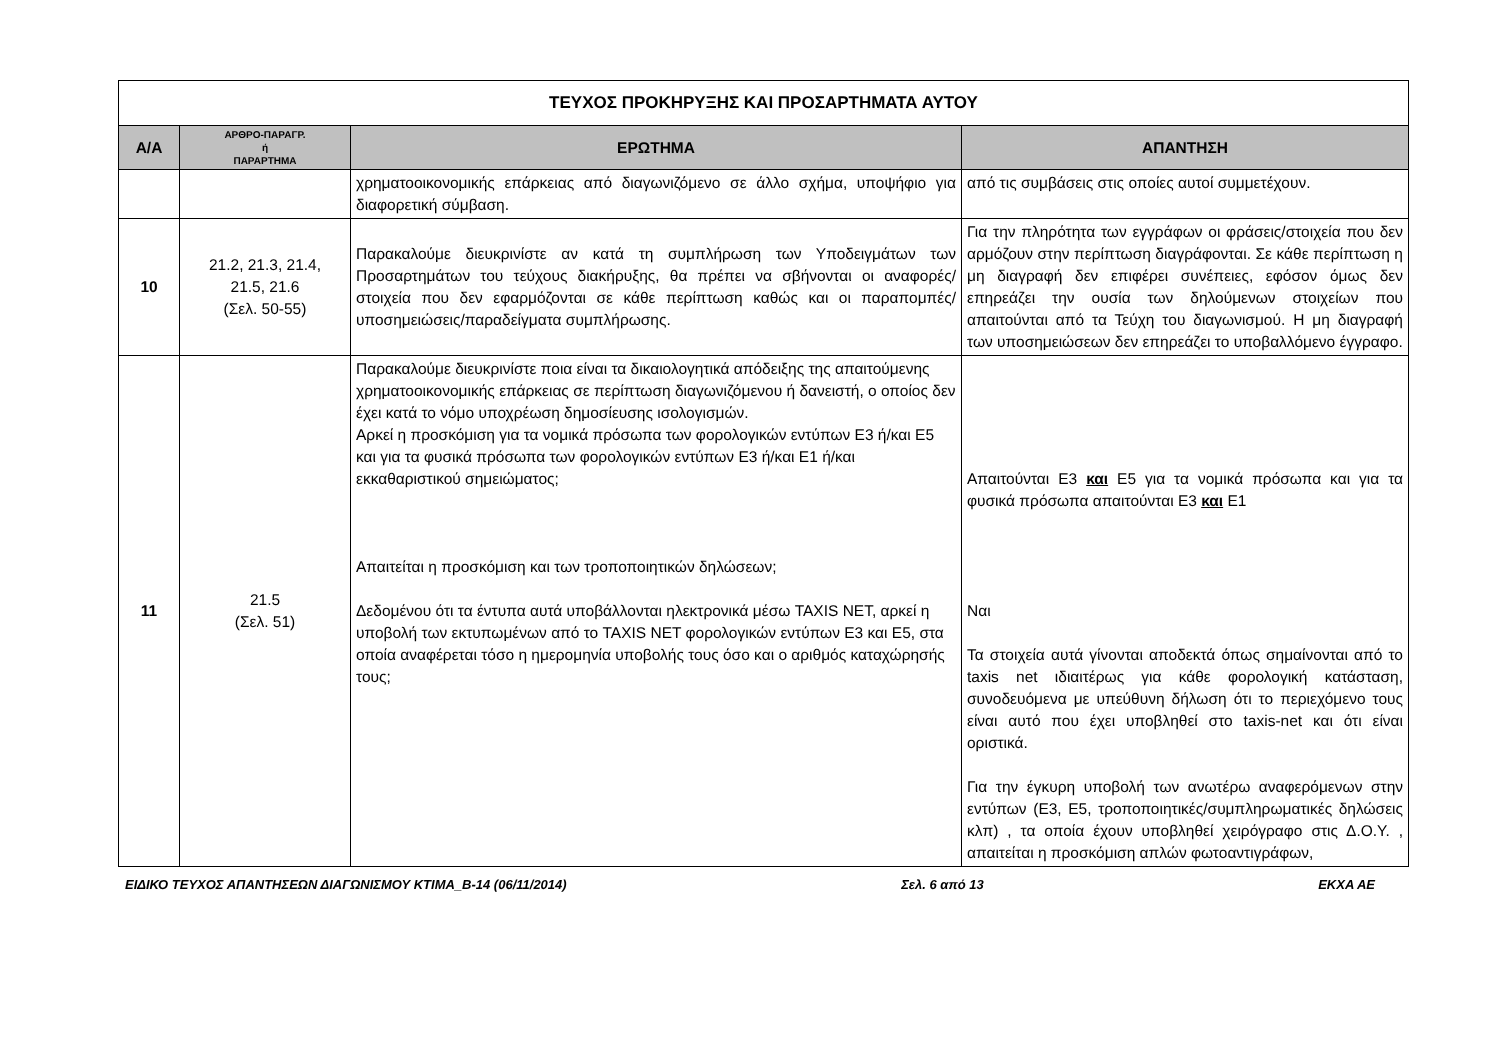| ΤΕΥΧΟΣ ΠΡΟΚΗΡΥΞΗΣ ΚΑΙ ΠΡΟΣΑΡΤΗΜΑΤΑ ΑΥΤΟΥ | | | |
| Α/Α | ΑΡΘΡΟ-ΠΑΡΑΓΡ. ή ΠΑΡΑΡΤΗΜΑ | ΕΡΩΤΗΜΑ | ΑΠΑΝΤΗΣΗ |
| | | χρηματοοικονομικής επάρκειας από διαγωνιζόμενο σε άλλο σχήμα, υποψήφιο για διαφορετική σύμβαση. | από τις συμβάσεις στις οποίες αυτοί συμμετέχουν. |
| 10 | 21.2, 21.3, 21.4, 21.5, 21.6 (Σελ. 50-55) | Παρακαλούμε διευκρινίστε αν κατά τη συμπλήρωση των Υποδειγμάτων των Προσαρτημάτων του τεύχους διακήρυξης, θα πρέπει να σβήνονται οι αναφορές/στοιχεία που δεν εφαρμόζονται σε κάθε περίπτωση καθώς και οι παραπομπές/υποσημειώσεις/παραδείγματα συμπλήρωσης. | Για την πληρότητα των εγγράφων οι φράσεις/στοιχεία που δεν αρμόζουν στην περίπτωση διαγράφονται. Σε κάθε περίπτωση η μη διαγραφή δεν επιφέρει συνέπειες, εφόσον όμως δεν επηρεάζει την ουσία των δηλούμενων στοιχείων που απαιτούνται από τα Τεύχη του διαγωνισμού. Η μη διαγραφή των υποσημειώσεων δεν επηρεάζει το υποβαλλόμενο έγγραφο. |
| 11 | 21.5 (Σελ. 51) | Παρακαλούμε διευκρινίστε ποια είναι τα δικαιολογητικά απόδειξης της απαιτούμενης χρηματοοικονομικής επάρκειας σε περίπτωση διαγωνιζόμενου ή δανειστή, ο οποίος δεν έχει κατά το νόμο υποχρέωση δημοσίευσης ισολογισμών. Αρκεί η προσκόμιση για τα νομικά πρόσωπα των φορολογικών εντύπων Ε3 ή/και Ε5 και για τα φυσικά πρόσωπα των φορολογικών εντύπων Ε3 ή/και Ε1 ή/και εκκαθαριστικού σημειώματος; Απαιτείται η προσκόμιση και των τροποποιητικών δηλώσεων; Δεδομένου ότι τα έντυπα αυτά υποβάλλονται ηλεκτρονικά μέσω TAXIS NET, αρκεί η υποβολή των εκτυπωμένων από το TAXIS NET φορολογικών εντύπων Ε3 και Ε5, στα οποία αναφέρεται τόσο η ημερομηνία υποβολής τους όσο και ο αριθμός καταχώρησής τους; | Απαιτούνται Ε3 και Ε5 για τα νομικά πρόσωπα και για τα φυσικά πρόσωπα απαιτούνται Ε3 και Ε1 Ναι Τα στοιχεία αυτά γίνονται αποδεκτά όπως σημαίνονται από το taxis net ιδιαιτέρως για κάθε φορολογική κατάσταση, συνοδευόμενα με υπεύθυνη δήλωση ότι το περιεχόμενο τους είναι αυτό που έχει υποβληθεί στο taxis-net και ότι είναι οριστικά. Για την έγκυρη υποβολή των ανωτέρω αναφερόμενων στην εντύπων (Ε3, Ε5, τροποποιητικές/συμπληρωματικές δηλώσεις κλπ) , τα οποία έχουν υποβληθεί χειρόγραφο στις Δ.Ο.Υ. , απαιτείται η προσκόμιση απλών φωτοαντιγράφων, |
ΕΙΔΙΚΟ ΤΕΥΧΟΣ ΑΠΑΝΤΗΣΕΩΝ ΔΙΑΓΩΝΙΣΜΟΥ ΚΤΙΜΑ_Β-14 (06/11/2014) Σελ. 6 από 13 ΕΚΧΑ ΑΕ